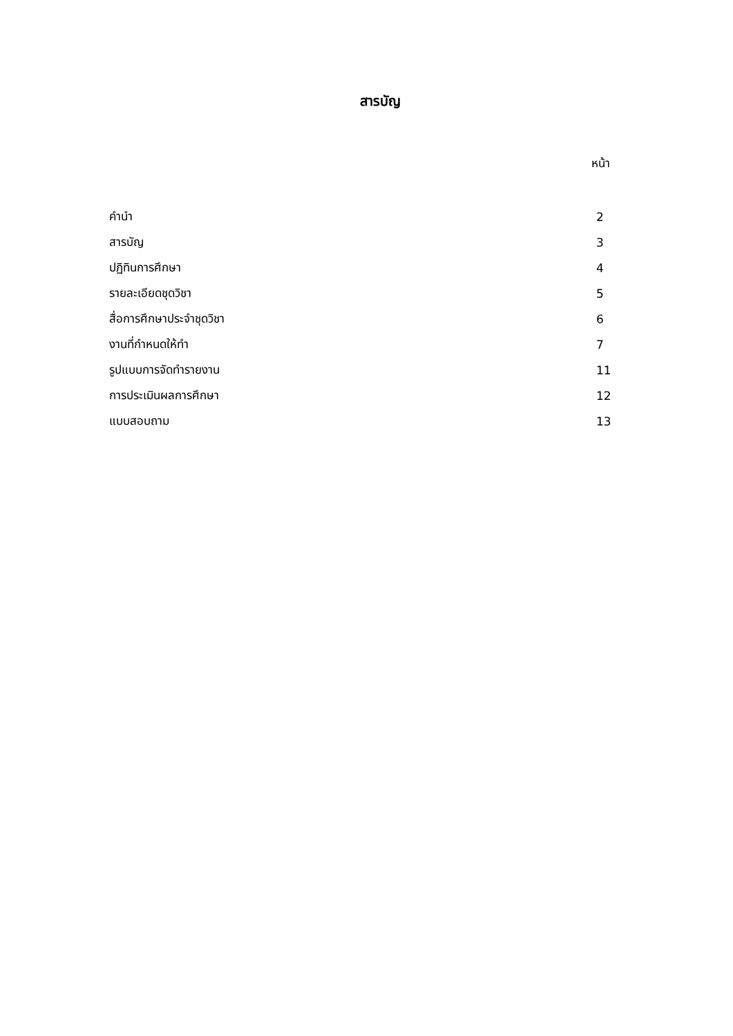สารบัญ
หน้า
| คำนำ | 2 |
| สารบัญ | 3 |
| ปฏิทินการศึกษา | 4 |
| รายละเอียดชุดวิชา | 5 |
| สื่อการศึกษาประจำชุดวิชา | 6 |
| งานที่กำหนดให้ทำ | 7 |
| รูปแบบการจัดทำรายงาน | 11 |
| การประเมินผลการศึกษา | 12 |
| แบบสอบถาม | 13 |